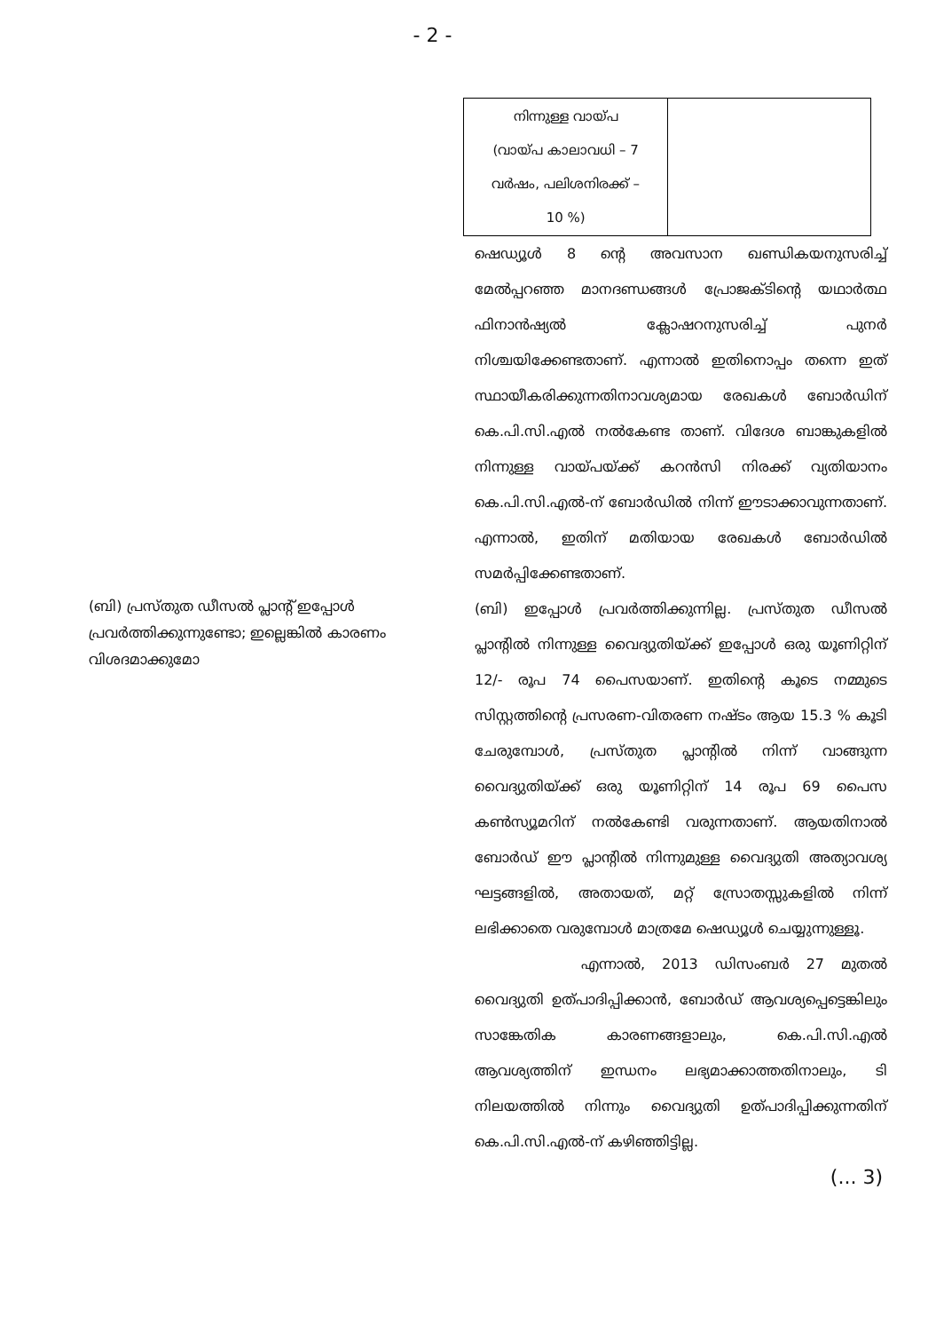- 2 -
| നിന്നുള്ള വായ്പ (വായ്പ കാലാവധി – 7 വർഷം, പലിശനിരക്ക് – 10 %) | |
ഷെഡ്യൂൾ 8 ന്റെ അവസാന ഖണ്ഡികയനുസരിച്ച് മേൽപ്പറഞ്ഞ മാനദണ്ഡങ്ങൾ പ്രോജക്ടിന്റെ യഥാർത്ഥ ഫിനാൻഷ്യൽ ക്ലോഷറനുസരിച്ച് പുനർ നിശ്ചയിക്കേണ്ടതാണ്. എന്നാൽ ഇതിനൊപ്പം തന്നെ ഇത് സ്ഥായീകരിക്കുന്നതിനാവശ്യമായ രേഖകൾ ബോർഡിന് കെ.പി.സി.എൽ നൽകേണ്ട താണ്. വിദേശ ബാങ്കുകളിൽ നിന്നുള്ള വായ്പയ്ക്ക് കറൻസി നിരക്ക് വ്യതിയാനം കെ.പി.സി.എൽ-ന് ബോർഡിൽ നിന്ന് ഈടാക്കാവുന്നതാണ്. എന്നാൽ, ഇതിന് മതിയായ രേഖകൾ ബോർഡിൽ സമർപ്പിക്കേണ്ടതാണ്.
(ബി) പ്രസ്തുത ഡീസൽ പ്ലാന്റ് ഇപ്പോൾ പ്രവർത്തിക്കുന്നുണ്ടോ; ഇല്ലെങ്കിൽ കാരണം വിശദമാക്കുമോ
(ബി) ഇപ്പോൾ പ്രവർത്തിക്കുന്നില്ല. പ്രസ്തുത ഡീസൽ പ്ലാന്റിൽ നിന്നുള്ള വൈദ്യുതിയ്ക്ക് ഇപ്പോൾ ഒരു യൂണിറ്റിന് 12/- രൂപ 74 പൈസയാണ്. ഇതിന്റെ കൂടെ നമ്മുടെ സിസ്റ്റത്തിന്റെ പ്രസരണ-വിതരണ നഷ്ടം ആയ 15.3 % കൂടി ചേരുമ്പോൾ, പ്രസ്തുത പ്ലാന്റിൽ നിന്ന് വാങ്ങുന്ന വൈദ്യുതിയ്ക്ക് ഒരു യൂണിറ്റിന് 14 രൂപ 69 പൈസ കൺസ്യൂമറിന് നൽകേണ്ടി വരുന്നതാണ്. ആയതിനാൽ ബോർഡ് ഈ പ്ലാന്റിൽ നിന്നുമുള്ള വൈദ്യുതി അത്യാവശ്യ ഘട്ടങ്ങളിൽ, അതായത്, മറ്റ് സ്രോതസ്സുകളിൽ നിന്ന് ലഭിക്കാതെ വരുമ്പോൾ മാത്രമേ ഷെഡ്യൂൾ ചെയ്യുന്നുള്ളൂ.
എന്നാൽ, 2013 ഡിസംബർ 27 മുതൽ വൈദ്യുതി ഉത്പാദിപ്പിക്കാൻ, ബോർഡ് ആവശ്യപ്പെട്ടെങ്കിലും സാങ്കേതിക കാരണങ്ങളാലും, കെ.പി.സി.എൽ ആവശ്യത്തിന് ഇന്ധനം ലഭ്യമാക്കാത്തതിനാലും, ടി നിലയത്തിൽ നിന്നും വൈദ്യുതി ഉത്പാദിപ്പിക്കുന്നതിന് കെ.പി.സി.എൽ-ന് കഴിഞ്ഞിട്ടില്ല.
(... 3)